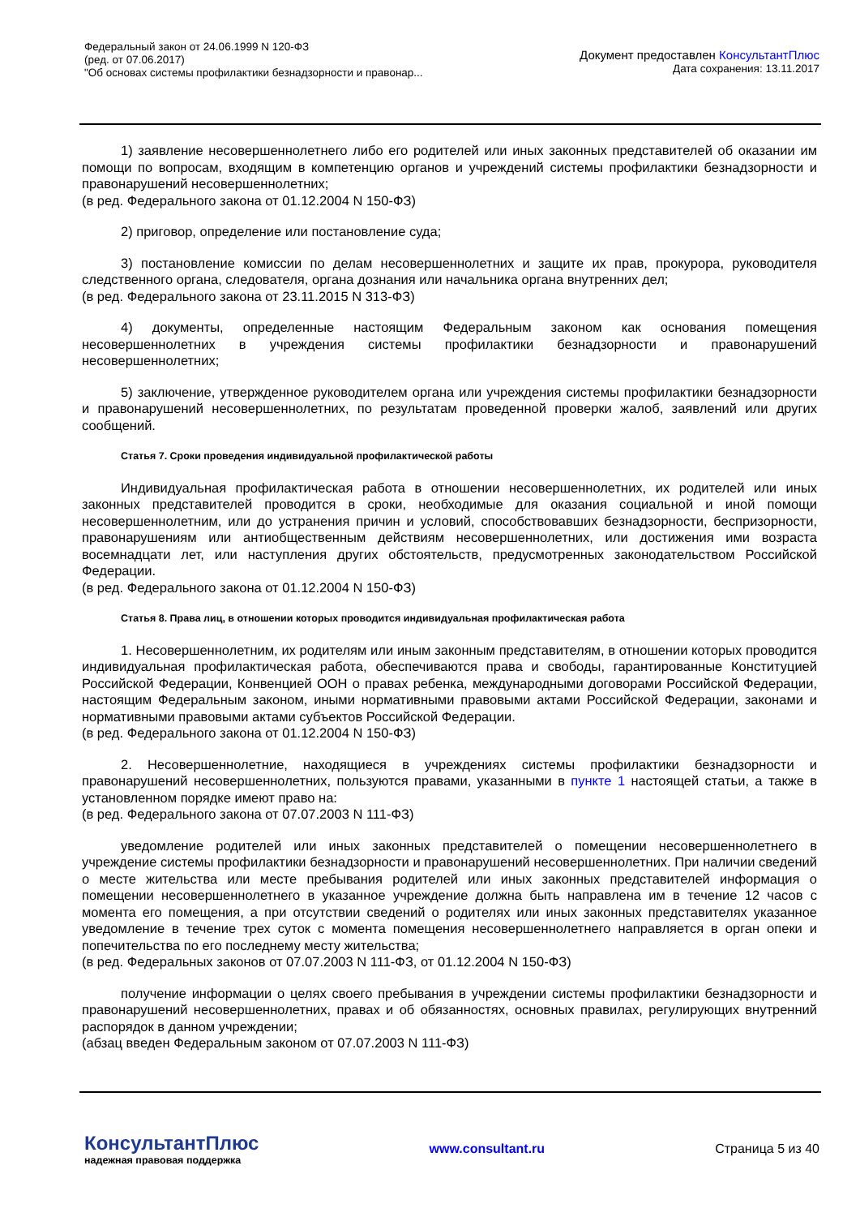Федеральный закон от 24.06.1999 N 120-ФЗ
(ред. от 07.06.2017)
"Об основах системы профилактики безнадзорности и правонар...
Документ предоставлен КонсультантПлюс
Дата сохранения: 13.11.2017
1) заявление несовершеннолетнего либо его родителей или иных законных представителей об оказании им помощи по вопросам, входящим в компетенцию органов и учреждений системы профилактики безнадзорности и правонарушений несовершеннолетних;
(в ред. Федерального закона от 01.12.2004 N 150-ФЗ)
2) приговор, определение или постановление суда;
3) постановление комиссии по делам несовершеннолетних и защите их прав, прокурора, руководителя следственного органа, следователя, органа дознания или начальника органа внутренних дел;
(в ред. Федерального закона от 23.11.2015 N 313-ФЗ)
4) документы, определенные настоящим Федеральным законом как основания помещения несовершеннолетних в учреждения системы профилактики безнадзорности и правонарушений несовершеннолетних;
5) заключение, утвержденное руководителем органа или учреждения системы профилактики безнадзорности и правонарушений несовершеннолетних, по результатам проведенной проверки жалоб, заявлений или других сообщений.
Статья 7. Сроки проведения индивидуальной профилактической работы
Индивидуальная профилактическая работа в отношении несовершеннолетних, их родителей или иных законных представителей проводится в сроки, необходимые для оказания социальной и иной помощи несовершеннолетним, или до устранения причин и условий, способствовавших безнадзорности, беспризорности, правонарушениям или антиобщественным действиям несовершеннолетних, или достижения ими возраста восемнадцати лет, или наступления других обстоятельств, предусмотренных законодательством Российской Федерации.
(в ред. Федерального закона от 01.12.2004 N 150-ФЗ)
Статья 8. Права лиц, в отношении которых проводится индивидуальная профилактическая работа
1. Несовершеннолетним, их родителям или иным законным представителям, в отношении которых проводится индивидуальная профилактическая работа, обеспечиваются права и свободы, гарантированные Конституцией Российской Федерации, Конвенцией ООН о правах ребенка, международными договорами Российской Федерации, настоящим Федеральным законом, иными нормативными правовыми актами Российской Федерации, законами и нормативными правовыми актами субъектов Российской Федерации.
(в ред. Федерального закона от 01.12.2004 N 150-ФЗ)
2. Несовершеннолетние, находящиеся в учреждениях системы профилактики безнадзорности и правонарушений несовершеннолетних, пользуются правами, указанными в пункте 1 настоящей статьи, а также в установленном порядке имеют право на:
(в ред. Федерального закона от 07.07.2003 N 111-ФЗ)
уведомление родителей или иных законных представителей о помещении несовершеннолетнего в учреждение системы профилактики безнадзорности и правонарушений несовершеннолетних. При наличии сведений о месте жительства или месте пребывания родителей или иных законных представителей информация о помещении несовершеннолетнего в указанное учреждение должна быть направлена им в течение 12 часов с момента его помещения, а при отсутствии сведений о родителях или иных законных представителях указанное уведомление в течение трех суток с момента помещения несовершеннолетнего направляется в орган опеки и попечительства по его последнему месту жительства;
(в ред. Федеральных законов от 07.07.2003 N 111-ФЗ, от 01.12.2004 N 150-ФЗ)
получение информации о целях своего пребывания в учреждении системы профилактики безнадзорности и правонарушений несовершеннолетних, правах и об обязанностях, основных правилах, регулирующих внутренний распорядок в данном учреждении;
(абзац введен Федеральным законом от 07.07.2003 N 111-ФЗ)
КонсультантПлюс
надежная правовая поддержка
www.consultant.ru Страница 5 из 40